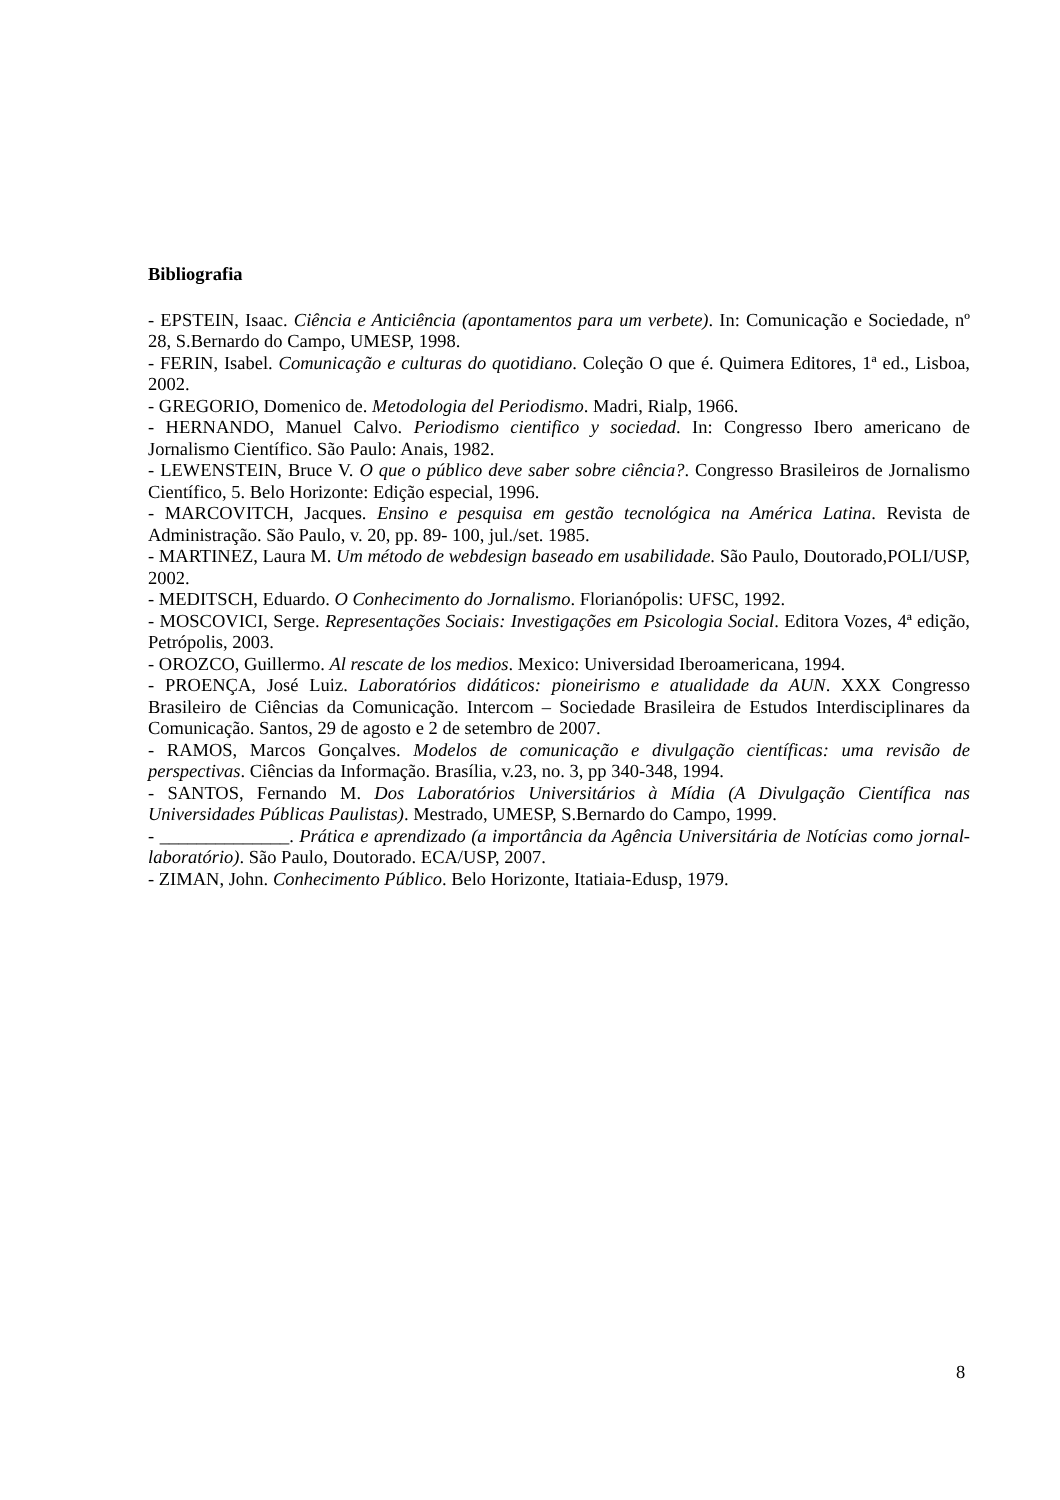Bibliografia
- EPSTEIN, Isaac. Ciência e Anticiência (apontamentos para um verbete). In: Comunicação e Sociedade, nº 28, S.Bernardo do Campo, UMESP, 1998.
- FERIN, Isabel. Comunicação e culturas do quotidiano. Coleção O que é. Quimera Editores, 1ª ed., Lisboa, 2002.
- GREGORIO, Domenico de. Metodologia del Periodismo. Madri, Rialp, 1966.
- HERNANDO, Manuel Calvo. Periodismo cientifico y sociedad. In: Congresso Ibero americano de Jornalismo Científico. São Paulo: Anais, 1982.
- LEWENSTEIN, Bruce V. O que o público deve saber sobre ciência?. Congresso Brasileiros de Jornalismo Científico, 5. Belo Horizonte: Edição especial, 1996.
- MARCOVITCH, Jacques. Ensino e pesquisa em gestão tecnológica na América Latina. Revista de Administração. São Paulo, v. 20, pp. 89- 100, jul./set. 1985.
- MARTINEZ, Laura M. Um método de webdesign baseado em usabilidade. São Paulo, Doutorado,POLI/USP, 2002.
- MEDITSCH, Eduardo. O Conhecimento do Jornalismo. Florianópolis: UFSC, 1992.
- MOSCOVICI, Serge. Representações Sociais: Investigações em Psicologia Social. Editora Vozes, 4ª edição, Petrópolis, 2003.
- OROZCO, Guillermo. Al rescate de los medios. Mexico: Universidad Iberoamericana, 1994.
- PROENÇA, José Luiz. Laboratórios didáticos: pioneirismo e atualidade da AUN. XXX Congresso Brasileiro de Ciências da Comunicação. Intercom – Sociedade Brasileira de Estudos Interdisciplinares da Comunicação. Santos, 29 de agosto e 2 de setembro de 2007.
- RAMOS, Marcos Gonçalves. Modelos de comunicação e divulgação científicas: uma revisão de perspectivas. Ciências da Informação. Brasília, v.23, no. 3, pp 340-348, 1994.
- SANTOS, Fernando M. Dos Laboratórios Universitários à Mídia (A Divulgação Científica nas Universidades Públicas Paulistas). Mestrado, UMESP, S.Bernardo do Campo, 1999.
- ______________. Prática e aprendizado (a importância da Agência Universitária de Notícias como jornal-laboratório). São Paulo, Doutorado. ECA/USP, 2007.
- ZIMAN, John. Conhecimento Público. Belo Horizonte, Itatiaia-Edusp, 1979.
8